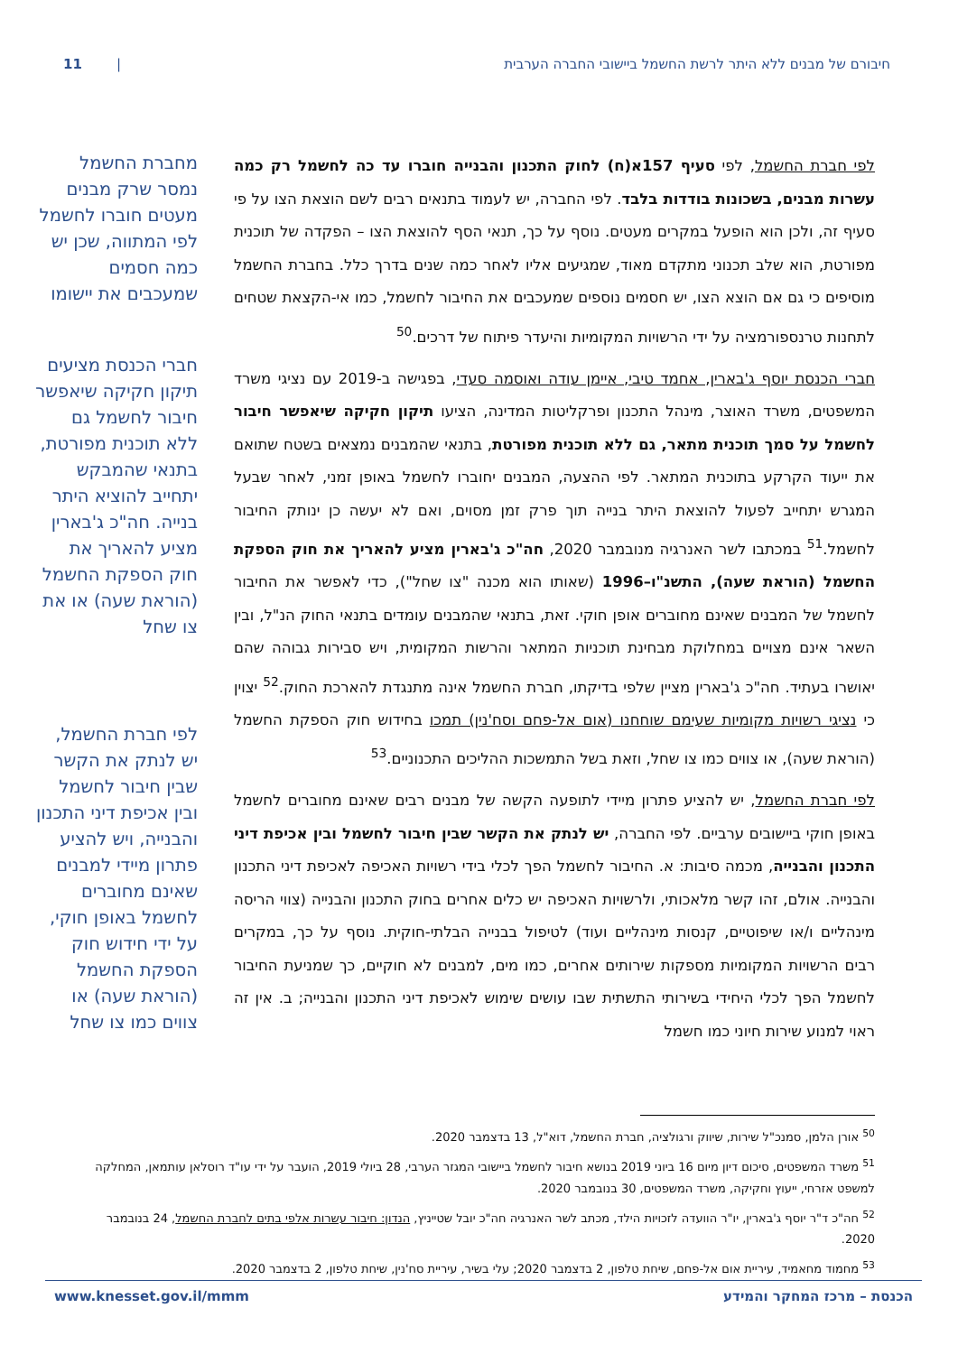חיבורם של מבנים ללא היתר לרשת החשמל ביישובי החברה הערבית | 11
לפי חברת החשמל, לפי סעיף 157א(ח) לחוק התכנון והבנייה חוברו עד כה לחשמל רק כמה עשרות מבנים, בשכונות בודדות בלבד. לפי החברה, יש לעמוד בתנאים רבים לשם הוצאת הצו על פי סעיף זה, ולכן הוא הופעל במקרים מעטים. נוסף על כך, תנאי הסף להוצאת הצו – הפקדה של תוכנית מפורטת, הוא שלב תכנוני מתקדם מאוד, שמגיעים אליו לאחר כמה שנים בדרך כלל. בחברת החשמל מוסיפים כי גם אם הוצא הצו, יש חסמים נוספים שמעכבים את החיבור לחשמל, כמו אי-הקצאת שטחים לתחנות טרנספורמציה על ידי הרשויות המקומיות והיעדר פיתוח של דרכים.<sup>50</sup>
חברי הכנסת יוסף ג'בארין, אחמד טיבי, איימן עודה ואוסמה סעדי, בפגישה ב-2019 עם נציגי משרד המשפטים, משרד האוצר, מינהל התכנון ופרקליטות המדינה, הציעו תיקון חקיקה שיאפשר חיבור לחשמל על סמך תוכנית מתאר, גם ללא תוכנית מפורטת, בתנאי שהמבנים נמצאים בשטח שתואם את ייעוד הקרקע בתוכנית המתאר. לפי ההצעה, המבנים יחוברו לחשמל באופן זמני, לאחר שבעל המגרש יתחייב לפעול להוצאת היתר בנייה תוך פרק זמן מסוים, ואם לא יעשה כן ינותק החיבור לחשמל.<sup>51</sup> במכתבו לשר האנרגיה מנובמבר 2020, חה"כ ג'בארין מציע להאריך את חוק הספקת החשמל (הוראת שעה), התשנ"ו–1996 (שאותו הוא מכנה "צו שחל"), כדי לאפשר את החיבור לחשמל של המבנים שאינם מחוברים אופן חוקי. זאת, בתנאי שהמבנים עומדים בתנאי החוק הנ"ל, ובין השאר אינם מצויים במחלוקת מבחינת תוכניות המתאר והרשות המקומית, ויש סבירות גבוהה שהם יאושרו בעתיד. חה"כ ג'בארין מציין שלפי בדיקתו, חברת החשמל אינה מתנגדת להארכת החוק.<sup>52</sup> יצוין כי נציגי רשויות מקומיות שעימם שוחחנו (אום אל-פחם וסח'נין) תמכו בחידוש חוק הספקת החשמל (הוראת שעה), או צווים כמו צו שחל, וזאת בשל התמשכות ההליכים התכנוניים.<sup>53</sup>
לפי חברת החשמל, יש להציע פתרון מיידי לתופעה הקשה של מבנים רבים שאינם מחוברים לחשמל באופן חוקי ביישובים ערביים. לפי החברה, יש לנתק את הקשר שבין חיבור לחשמל ובין אכיפת דיני התכנון והבנייה, מכמה סיבות: א. החיבור לחשמל הפך לכלי בידי רשויות האכיפה לאכיפת דיני התכנון והבנייה. אולם, זהו קשר מלאכותי, ולרשויות האכיפה יש כלים אחרים בחוק התכנון והבנייה (צווי הריסה מינהליים ו/או שיפוטיים, קנסות מינהליים ועוד) לטיפול בבנייה הבלתי-חוקית. נוסף על כך, במקרים רבים הרשויות המקומיות מספקות שירותים אחרים, כמו מים, למבנים לא חוקיים, כך שמניעת החיבור לחשמל הפך לכלי היחידי בשירותי התשתית שבו עושים שימוש לאכיפת דיני התכנון והבנייה; ב. אין זה ראוי למנוע שירות חיוני כמו חשמל
מחברת החשמל נמסר שרק מבנים מעטים חוברו לחשמל לפי המתווה, שכן יש כמה חסמים שמעכבים את יישומו
חברי הכנסת מציעים תיקון חקיקה שיאפשר חיבור לחשמל גם ללא תוכנית מפורטת, בתנאי שהמבקש יתחייב להוציא היתר בנייה. חה"כ ג'בארין מציע להאריך את חוק הספקת החשמל (הוראת שעה) או את צו שחל
לפי חברת החשמל, יש לנתק את הקשר שבין חיבור לחשמל ובין אכיפת דיני התכנון והבנייה, ויש להציע פתרון מיידי למבנים שאינם מחוברים לחשמל באופן חוקי, על ידי חידוש חוק הספקת החשמל (הוראת שעה) או צווים כמו צו שחל
<sup>50</sup> אורן הלמן, סמנכ"ל שירות, שיווק ורגולציה, חברת החשמל, דוא"ל, 13 בדצמבר 2020.
<sup>51</sup> משרד המשפטים, סיכום דיון מיום 16 ביוני 2019 בנושא חיבור לחשמל ביישובי המגזר הערבי, 28 ביולי 2019, הועבר על ידי עו"ד רוסלאן עותמאן, המחלקה למשפט אזרחי, ייעוץ וחקיקה, משרד המשפטים, 30 בנובמבר 2020.
<sup>52</sup> חה"כ ד"ר יוסף ג'בארין, יו"ר הוועדה לזכויות הילד, מכתב לשר האנרגיה חה"כ יובל שטייניץ, הנדון: חיבור עשרות אלפי בתים לחברת החשמל, 24 בנובמבר 2020.
<sup>53</sup> מחמוד מחאמיד, עיריית אום אל-פחם, שיחת טלפון, 2 בדצמבר 2020; עלי בשיר, עיריית סח'נין, שיחת טלפון, 2 בדצמבר 2020.
הכנסת – מרכז המחקר והמידע www.knesset.gov.il/mmm